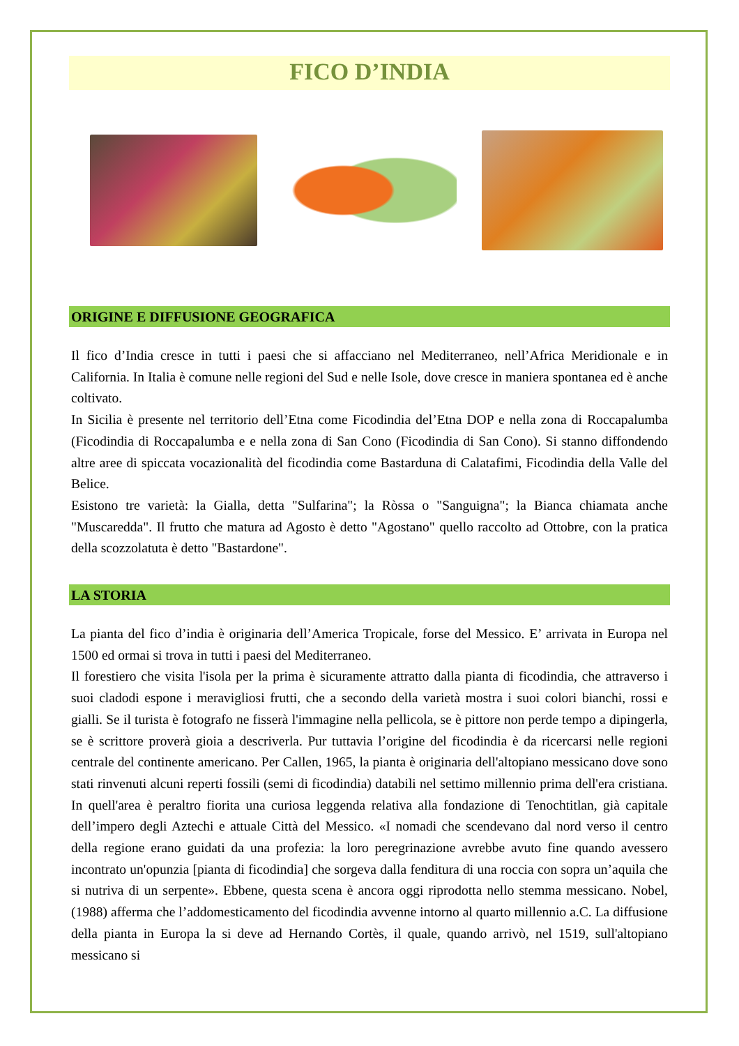FICO D’INDIA
ORIGINE E DIFFUSIONE GEOGRAFICA
Il fico d’India cresce in tutti i paesi che si affacciano nel Mediterraneo, nell’Africa Meridionale e in California. In Italia è comune nelle regioni del Sud e nelle Isole, dove cresce in maniera spontanea ed è anche coltivato.
In Sicilia è presente nel territorio dell’Etna come Ficodindia del’Etna DOP e nella zona di Roccapalumba (Ficodindia di Roccapalumba e e nella zona di San Cono (Ficodindia di San Cono). Si stanno diffondendo altre aree di spiccata vocazionalità del ficodindia come Bastarduna di Calatafimi, Ficodindia della Valle del Belice.
Esistono tre varietà: la Gialla, detta "Sulfarina"; la Ròssa o "Sanguigna"; la Bianca chiamata anche "Muscaredda". Il frutto che matura ad Agosto è detto "Agostano" quello raccolto ad Ottobre, con la pratica della scozzolatuta è detto "Bastardone".
LA STORIA
La pianta del fico d’india è originaria dell’America Tropicale, forse del Messico. E’ arrivata in Europa nel 1500 ed ormai si trova in tutti i paesi del Mediterraneo.
Il forestiero che visita l'isola per la prima è sicuramente attratto dalla pianta di ficodindia, che attraverso i suoi cladodi espone i meravigliosi frutti, che a secondo della varietà mostra i suoi colori bianchi, rossi e gialli. Se il turista è fotografo ne fisserà l'immagine nella pellicola, se è pittore non perde tempo a dipingerla, se è scrittore proverà gioia a descriverla. Pur tuttavia l’origine del ficodindia è da ricercarsi nelle regioni centrale del continente americano. Per Callen, 1965, la pianta è originaria dell'altopiano messicano dove sono stati rinvenuti alcuni reperti fossili (semi di ficodindia) databili nel settimo millennio prima dell'era cristiana. In quell'area è peraltro fiorita una curiosa leggenda relativa alla fondazione di Tenochtitlan, già capitale dell’impero degli Aztechi e attuale Città del Messico. «I nomadi che scendevano dal nord verso il centro della regione erano guidati da una profezia: la loro peregrinazione avrebbe avuto fine quando avessero incontrato un'opunzia [pianta di ficodindia] che sorgeva dalla fenditura di una roccia con sopra un’aquila che si nutriva di un serpente». Ebbene, questa scena è ancora oggi riprodotta nello stemma messicano. Nobel, (1988) afferma che l’addomesticamento del ficodindia avvenne intorno al quarto millennio a.C. La diffusione della pianta in Europa la si deve ad Hernando Cortès, il quale, quando arrivò, nel 1519, sull'altopiano messicano si